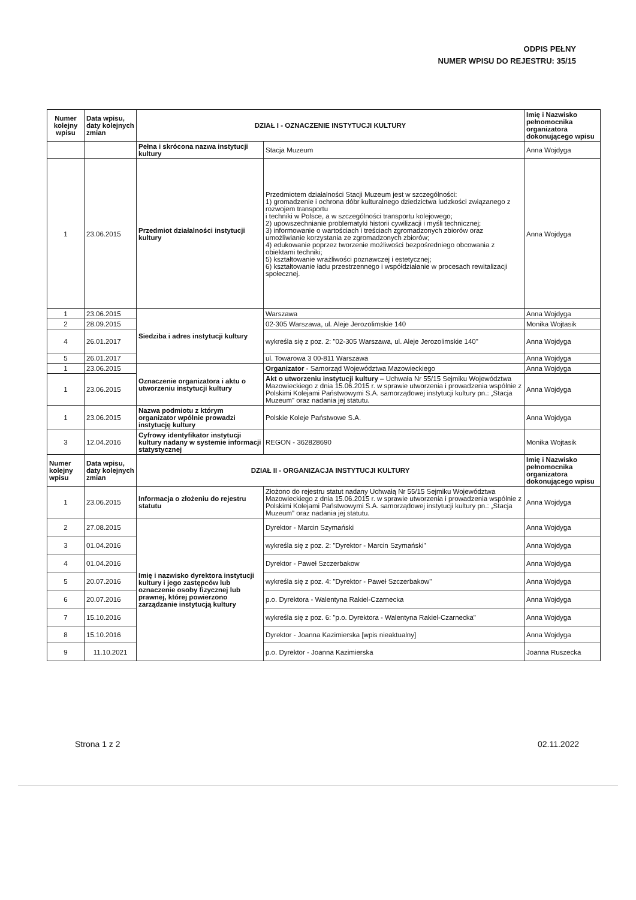ODPIS PEŁNY
NUMER WPISU DO REJESTRU: 35/15
| Numer kolejny wpisu | Data wpisu, daty kolejnych zmian | DZIAŁ I - OZNACZENIE INSTYTUCJI KULTURY | | Imię i Nazwisko pełnomocnika organizatora dokonującego wpisu |
| --- | --- | --- | --- | --- |
| | | Pełna i skrócona nazwa instytucji kultury | Stacja Muzeum | Anna Wojdyga |
| 1 | 23.06.2015 | Przedmiot działalności instytucji kultury | Przedmiotem działalności Stacji Muzeum jest w szczególności: 1) gromadzenie i ochrona dóbr kulturalnego dziedzictwa ludzkości związanego z rozwojem transportu i techniki w Polsce, a w szczególności transportu kolejowego; 2) upowszechnianie problematyki historii cywilizacji i myśli technicznej; 3) informowanie o wartościach i treściach zgromadzonych zbiorów oraz umożliwianie korzystania ze zgromadzonych zbiorów; 4) edukowanie poprzez tworzenie możliwości bezpośredniego obcowania z obiektami techniki; 5) kształtowanie wrażliwości poznawczej i estetycznej; 6) kształtowanie ładu przestrzennego i współdziałanie w procesach rewitalizacji społecznej. | Anna Wojdyga |
| 1 | 23.06.2015 | Siedziba i adres instytucji kultury | Warszawa | Anna Wojdyga |
| 2 | 28.09.2015 | | 02-305 Warszawa, ul. Aleje Jerozolimskie 140 | Monika Wojtasik |
| 4 | 26.01.2017 | | wykreśla się z poz. 2: "02-305 Warszawa, ul. Aleje Jerozolimskie 140" | Anna Wojdyga |
| 5 | 26.01.2017 | | ul. Towarowa 3 00-811 Warszawa | Anna Wojdyga |
| 1 | 23.06.2015 | Oznaczenie organizatora i aktu o utworzeniu instytucji kultury | Organizator - Samorząd Województwa Mazowieckiego | Anna Wojdyga |
| 1 | 23.06.2015 | | Akt o utworzeniu instytucji kultury – Uchwała Nr 55/15 Sejmiku Województwa Mazowieckiego z dnia 15.06.2015 r. w sprawie utworzenia i prowadzenia wspólnie z Polskimi Kolejami Państwowymi S.A. samorządowej instytucji kultury pn.: „Stacja Muzeum" oraz nadania jej statutu. | Anna Wojdyga |
| 1 | 23.06.2015 | Nazwa podmiotu z którym organizator wpólnie prowadzi instytucję kultury | Polskie Koleje Państwowe S.A. | Anna Wojdyga |
| 3 | 12.04.2016 | Cyfrowy identyfikator instytucji kultury nadany w systemie informacji statystycznej | REGON - 362828690 | Monika Wojtasik |
| Numer kolejny wpisu | Data wpisu, daty kolejnych zmian | DZIAŁ II - ORGANIZACJA INSTYTUCJI KULTURY | | Imię i Nazwisko pełnomocnika organizatora dokonującego wpisu |
| 1 | 23.06.2015 | Informacja o złożeniu do rejestru statutu | Złożono do rejestru statut nadany Uchwałą Nr 55/15 Sejmiku Województwa Mazowieckiego z dnia 15.06.2015 r. w sprawie utworzenia i prowadzenia wspólnie z Polskimi Kolejami Państwowymi S.A. samorządowej instytucji kultury pn.: „Stacja Muzeum" oraz nadania jej statutu. | Anna Wojdyga |
| 2 | 27.08.2015 | Imię i nazwisko dyrektora instytucji kultury i jego zastępców lub oznaczenie osoby fizycznej lub prawnej, której powierzono zarządzanie instytucją kultury | Dyrektor - Marcin Szymański | Anna Wojdyga |
| 3 | 01.04.2016 | | wykreśla się z poz. 2: "Dyrektor - Marcin Szymański" | Anna Wojdyga |
| 4 | 01.04.2016 | | Dyrektor - Paweł Szczerbakow | Anna Wojdyga |
| 5 | 20.07.2016 | | wykreśla się z poz. 4: "Dyrektor - Paweł Szczerbakow" | Anna Wojdyga |
| 6 | 20.07.2016 | | p.o. Dyrektora - Walentyna Rakiel-Czarnecka | Anna Wojdyga |
| 7 | 15.10.2016 | | wykreśla się z poz. 6: "p.o. Dyrektora - Walentyna Rakiel-Czarnecka" | Anna Wojdyga |
| 8 | 15.10.2016 | | Dyrektor - Joanna Kazimierska [wpis nieaktualny] | Anna Wojdyga |
| 9 | 11.10.2021 | | p.o. Dyrektor - Joanna Kazimierska | Joanna Ruszecka |
Strona 1 z 2 02.11.2022